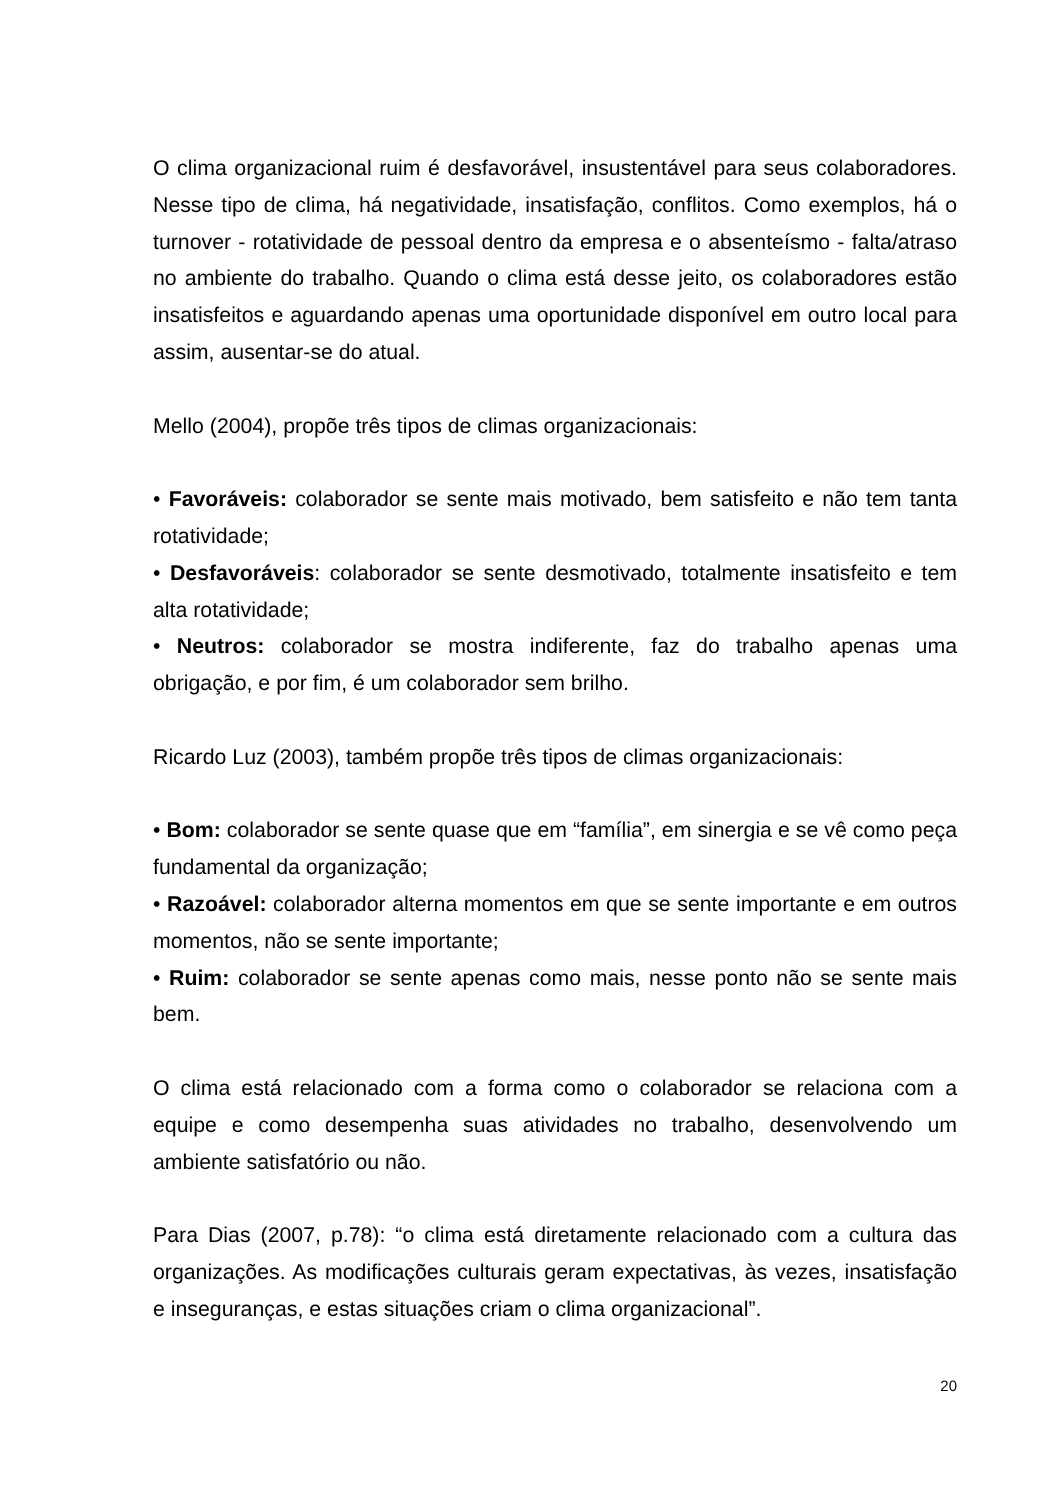O clima organizacional ruim é desfavorável, insustentável para seus colaboradores. Nesse tipo de clima, há negatividade, insatisfação, conflitos. Como exemplos, há o turnover - rotatividade de pessoal dentro da empresa e o absenteísmo - falta/atraso no ambiente do trabalho. Quando o clima está desse jeito, os colaboradores estão insatisfeitos e aguardando apenas uma oportunidade disponível em outro local para assim, ausentar-se do atual.
Mello (2004), propõe três tipos de climas organizacionais:
• Favoráveis: colaborador se sente mais motivado, bem satisfeito e não tem tanta rotatividade;
• Desfavoráveis: colaborador se sente desmotivado, totalmente insatisfeito e tem alta rotatividade;
• Neutros: colaborador se mostra indiferente, faz do trabalho apenas uma obrigação, e por fim, é um colaborador sem brilho.
Ricardo Luz (2003), também propõe três tipos de climas organizacionais:
• Bom: colaborador se sente quase que em “família”, em sinergia e se vê como peça fundamental da organização;
• Razoável: colaborador alterna momentos em que se sente importante e em outros momentos, não se sente importante;
• Ruim: colaborador se sente apenas como mais, nesse ponto não se sente mais bem.
O clima está relacionado com a forma como o colaborador se relaciona com a equipe e como desempenha suas atividades no trabalho, desenvolvendo um ambiente satisfatório ou não.
Para Dias (2007, p.78): “o clima está diretamente relacionado com a cultura das organizações. As modificações culturais geram expectativas, às vezes, insatisfação e inseguranças, e estas situações criam o clima organizacional”.
20